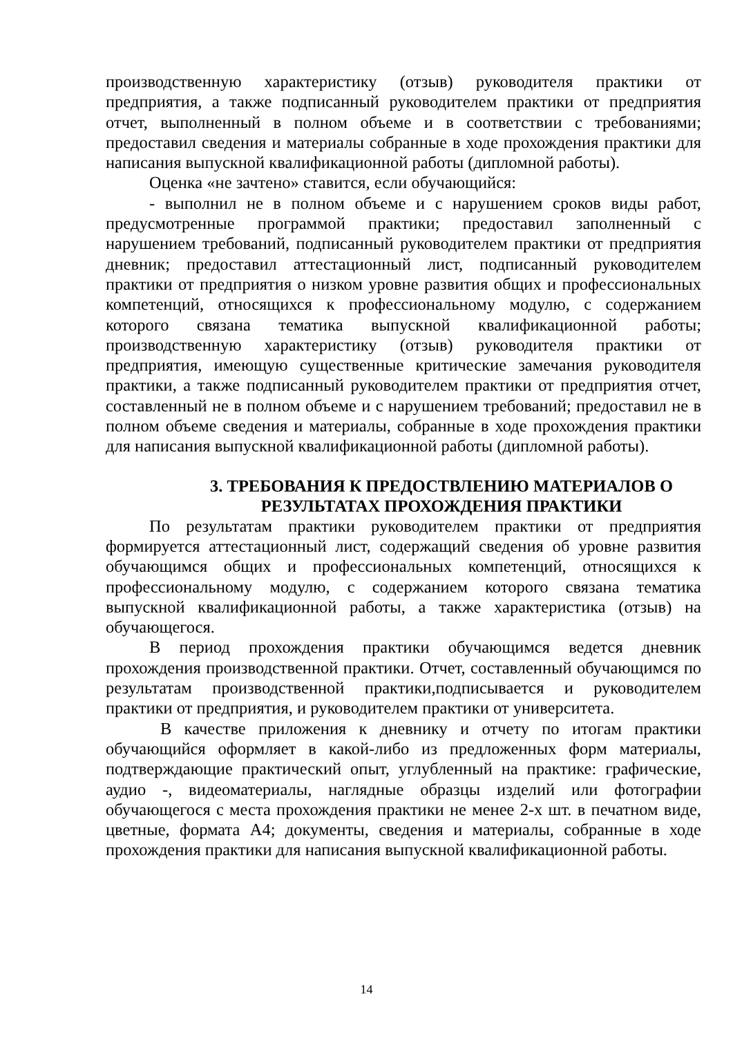производственную характеристику (отзыв) руководителя практики от предприятия, а также подписанный руководителем практики от предприятия отчет, выполненный в полном объеме и в соответствии с требованиями; предоставил сведения и материалы собранные в ходе прохождения практики для написания выпускной квалификационной работы (дипломной работы).
Оценка «не зачтено» ставится, если обучающийся:
- выполнил не в полном объеме и с нарушением сроков виды работ, предусмотренные программой практики; предоставил заполненный с нарушением требований, подписанный руководителем практики от предприятия дневник; предоставил аттестационный лист, подписанный руководителем практики от предприятия о низком уровне развития общих и профессиональных компетенций, относящихся к профессиональному модулю, с содержанием которого связана тематика выпускной квалификационной работы; производственную характеристику (отзыв) руководителя практики от предприятия, имеющую существенные критические замечания руководителя практики, а также подписанный руководителем практики от предприятия отчет, составленный не в полном объеме и с нарушением требований; предоставил не в полном объеме сведения и материалы, собранные в ходе прохождения практики для написания выпускной квалификационной работы (дипломной работы).
3. ТРЕБОВАНИЯ К ПРЕДОСТВЛЕНИЮ МАТЕРИАЛОВ О РЕЗУЛЬТАТАХ ПРОХОЖДЕНИЯ ПРАКТИКИ
По результатам практики руководителем практики от предприятия формируется аттестационный лист, содержащий сведения об уровне развития обучающимся общих и профессиональных компетенций, относящихся к профессиональному модулю, с содержанием которого связана тематика выпускной квалификационной работы, а также характеристика (отзыв) на обучающегося.
В период прохождения практики обучающимся ведется дневник прохождения производственной практики. Отчет, составленный обучающимся по результатам производственной практики,подписывается и руководителем практики от предприятия, и руководителем практики от университета.
В качестве приложения к дневнику и отчету по итогам практики обучающийся оформляет в какой-либо из предложенных форм материалы, подтверждающие практический опыт, углубленный на практике: графические, аудио -, видеоматериалы, наглядные образцы изделий или фотографии обучающегося с места прохождения практики не менее 2-х шт. в печатном виде, цветные, формата А4; документы, сведения и материалы, собранные в ходе прохождения практики для написания выпускной квалификационной работы.
14